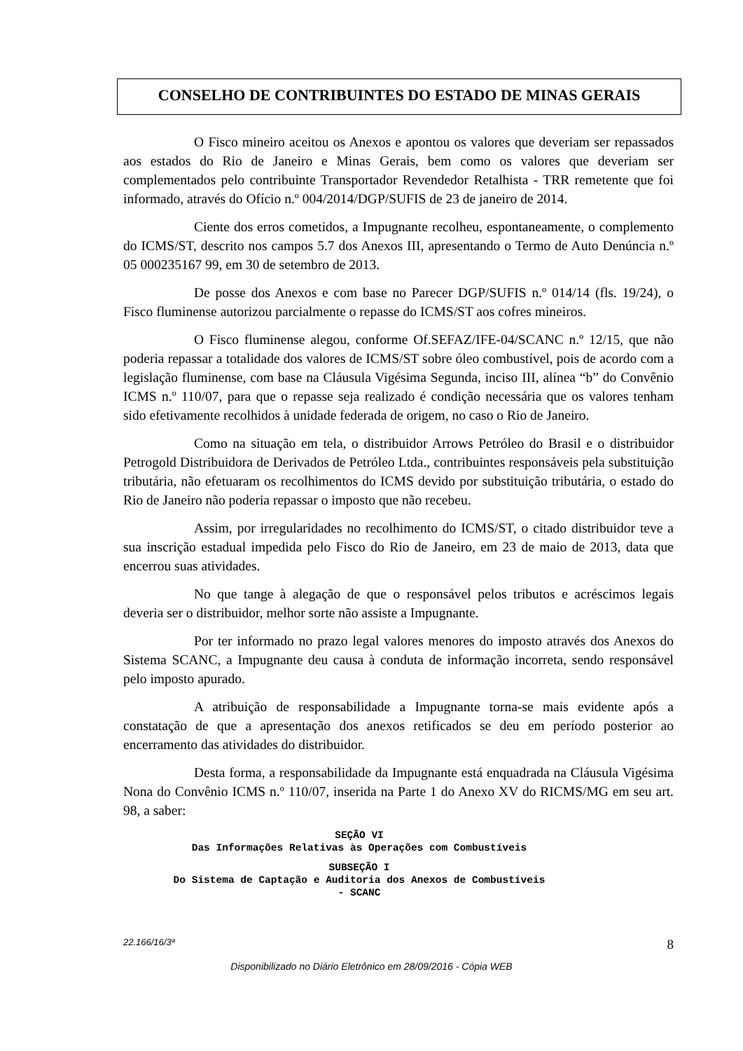CONSELHO DE CONTRIBUINTES DO ESTADO DE MINAS GERAIS
O Fisco mineiro aceitou os Anexos e apontou os valores que deveriam ser repassados aos estados do Rio de Janeiro e Minas Gerais, bem como os valores que deveriam ser complementados pelo contribuinte Transportador Revendedor Retalhista - TRR remetente que foi informado, através do Ofício n.º 004/2014/DGP/SUFIS de 23 de janeiro de 2014.
Ciente dos erros cometidos, a Impugnante recolheu, espontaneamente, o complemento do ICMS/ST, descrito nos campos 5.7 dos Anexos III, apresentando o Termo de Auto Denúncia n.º 05 000235167 99, em 30 de setembro de 2013.
De posse dos Anexos e com base no Parecer DGP/SUFIS n.º 014/14 (fls. 19/24), o Fisco fluminense autorizou parcialmente o repasse do ICMS/ST aos cofres mineiros.
O Fisco fluminense alegou, conforme Of.SEFAZ/IFE-04/SCANC n.º 12/15, que não poderia repassar a totalidade dos valores de ICMS/ST sobre óleo combustível, pois de acordo com a legislação fluminense, com base na Cláusula Vigésima Segunda, inciso III, alínea “b” do Convênio ICMS n.º 110/07, para que o repasse seja realizado é condição necessária que os valores tenham sido efetivamente recolhidos à unidade federada de origem, no caso o Rio de Janeiro.
Como na situação em tela, o distribuidor Arrows Petróleo do Brasil e o distribuidor Petrogold Distribuidora de Derivados de Petróleo Ltda., contribuintes responsáveis pela substituição tributária, não efetuaram os recolhimentos do ICMS devido por substituição tributária, o estado do Rio de Janeiro não poderia repassar o imposto que não recebeu.
Assim, por irregularidades no recolhimento do ICMS/ST, o citado distribuidor teve a sua inscrição estadual impedida pelo Fisco do Rio de Janeiro, em 23 de maio de 2013, data que encerrou suas atividades.
No que tange à alegação de que o responsável pelos tributos e acréscimos legais deveria ser o distribuidor, melhor sorte não assiste a Impugnante.
Por ter informado no prazo legal valores menores do imposto através dos Anexos do Sistema SCANC, a Impugnante deu causa à conduta de informação incorreta, sendo responsável pelo imposto apurado.
A atribuição de responsabilidade a Impugnante torna-se mais evidente após a constatação de que a apresentação dos anexos retificados se deu em período posterior ao encerramento das atividades do distribuidor.
Desta forma, a responsabilidade da Impugnante está enquadrada na Cláusula Vigésima Nona do Convênio ICMS n.º 110/07, inserida na Parte 1 do Anexo XV do RICMS/MG em seu art. 98, a saber:
SEÇÃO VI
Das Informações Relativas às Operações com Combustíveis
SUBSEÇÃO I
Do Sistema de Captação e Auditoria dos Anexos de Combustíveis - SCANC
22.166/16/3ª 8
Disponibilizado no Diário Eletrônico em 28/09/2016 - Cópia WEB